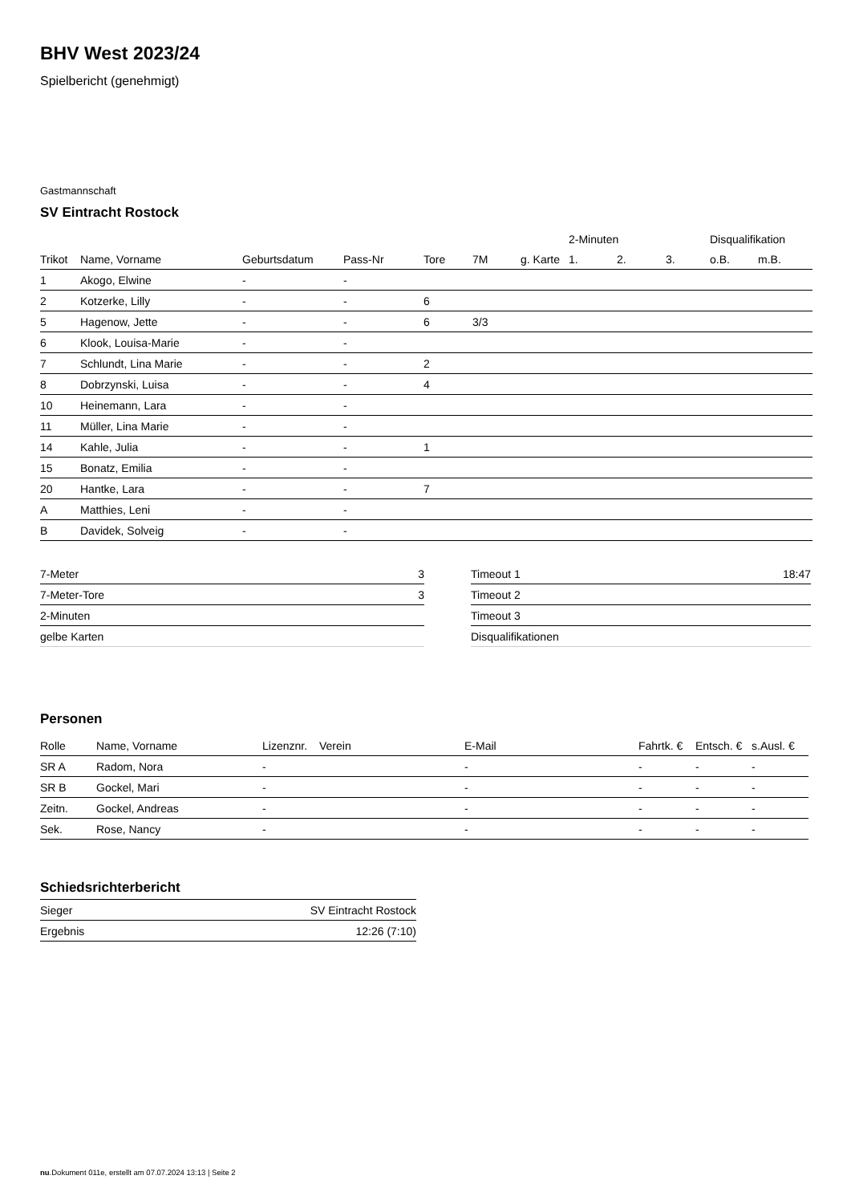BHV West 2023/24
Spielbericht (genehmigt)
Gastmannschaft
SV Eintracht Rostock
| | | | | | | | 2-Minuten | | | Disqualifikation | |
| --- | --- | --- | --- | --- | --- | --- | --- | --- | --- | --- | --- |
| Trikot | Name, Vorname | Geburtsdatum | Pass-Nr | Tore | 7M | g. Karte | 1. | 2. | 3. | o.B. | m.B. |
| 1 | Akogo, Elwine | - | - | | | | | | | | |
| 2 | Kotzerke, Lilly | - | - | 6 | | | | | | | |
| 5 | Hagenow, Jette | - | - | 6 | 3/3 | | | | | | |
| 6 | Klook, Louisa-Marie | - | - | | | | | | | | |
| 7 | Schlundt, Lina Marie | - | - | 2 | | | | | | | |
| 8 | Dobrzynski, Luisa | - | - | 4 | | | | | | | |
| 10 | Heinemann, Lara | - | - | | | | | | | | |
| 11 | Müller, Lina Marie | - | - | | | | | | | | |
| 14 | Kahle, Julia | - | - | 1 | | | | | | | |
| 15 | Bonatz, Emilia | - | - | | | | | | | | |
| 20 | Hantke, Lara | - | - | 7 | | | | | | | |
| A | Matthies, Leni | - | - | | | | | | | | |
| B | Davidek, Solveig | - | - | | | | | | | | |
| 7-Meter | 3 |
| 7-Meter-Tore | 3 |
| 2-Minuten | |
| gelbe Karten | |
| Timeout 1 | 18:47 |
| Timeout 2 | |
| Timeout 3 | |
| Disqualifikationen | |
Personen
| Rolle | Name, Vorname | Lizenznr. | Verein | E-Mail | Fahrtk. € | Entsch. € | s.Ausl. € |
| --- | --- | --- | --- | --- | --- | --- | --- |
| SR A | Radom, Nora | - | | - | - | - | - |
| SR B | Gockel, Mari | - | | - | - | - | - |
| Zeitn. | Gockel, Andreas | - | | - | - | - | - |
| Sek. | Rose, Nancy | - | | - | - | - | - |
Schiedsrichterbericht
| Sieger | SV Eintracht Rostock |
| Ergebnis | 12:26 (7:10) |
nu.Dokument 011e, erstellt am 07.07.2024 13:13 | Seite 2